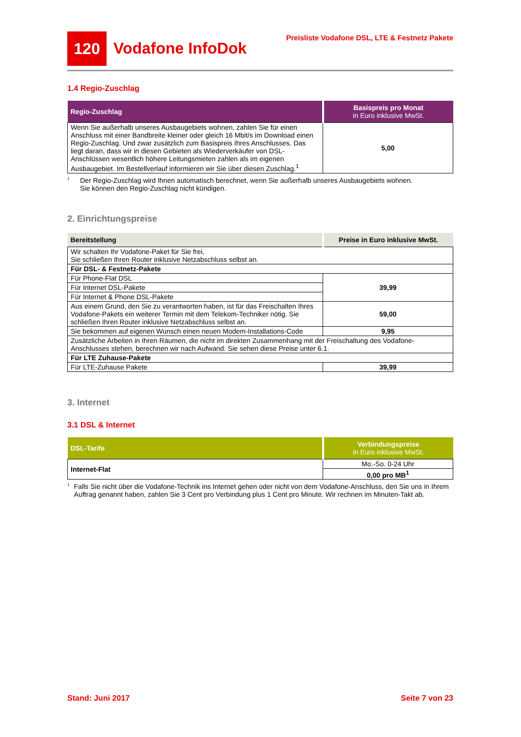120
Vodafone InfoDok
Preisliste Vodafone DSL, LTE & Festnetz Pakete
1.4 Regio-Zuschlag
| Regio-Zuschlag | Basispreis pro Monat in Euro inklusive MwSt. |
| --- | --- |
| Wenn Sie außerhalb unseres Ausbaugebiets wohnen, zahlen Sie für einen Anschluss mit einer Bandbreite kleiner oder gleich 16 Mbit/s im Download einen Regio-Zuschlag. Und zwar zusätzlich zum Basispreis Ihres Anschlusses. Das liegt daran, dass wir in diesen Gebieten als Wiederverkäufer von DSL-Anschlüssen wesentlich höhere Leitungsmieten zahlen als im eigenen Ausbaugebiet. Im Bestellverlauf informieren wir Sie über diesen Zuschlag.<sup>1</sup> | 5,00 |
<sup>1</sup>
Der Regio-Zuschlag wird Ihnen automatisch berechnet, wenn Sie außerhalb unseres Ausbaugebiets wohnen.
Sie können den Regio-Zuschlag nicht kündigen.
2. Einrichtungspreise
| Bereitstellung | Preise in Euro inklusive MwSt. |
| --- | --- |
| Wir schalten Ihr Vodafone-Paket für Sie frei, Sie schließen Ihren Router inklusive Netzabschluss selbst an. | |
| Für DSL- & Festnetz-Pakete | |
| Für Phone-Flat DSL | 39,99 |
| Für Internet DSL-Pakete | |
| Für Internet & Phone DSL-Pakete | |
| Aus einem Grund, den Sie zu verantworten haben, ist für das Freischalten Ihres Vodafone-Pakets ein weiterer Termin mit dem Telekom-Techniker nötig. Sie schließen Ihren Router inklusive Netzabschluss selbst an. | 59,00 |
| Sie bekommen auf eigenen Wunsch einen neuen Modem-Installations-Code | 9,95 |
| Zusätzliche Arbeiten in Ihren Räumen, die nicht im direkten Zusammenhang mit der Freischaltung des Vodafone-Anschlusses stehen, berechnen wir nach Aufwand. Sie sehen diese Preise unter 6.1. | |
| Für LTE Zuhause-Pakete | |
| Für LTE-Zuhause Pakete | 39,99 |
3. Internet
3.1 DSL & Internet
| DSL-Tarife | Verbindungspreise in Euro inklusive MwSt. |
| --- | --- |
| Internet-Flat | Mo.-So. 0-24 Uhr |
| | 0,00 pro MB<sup>1</sup> |
<sup>1</sup>
Falls Sie nicht über die Vodafone-Technik ins Internet gehen oder nicht von dem Vodafone-Anschluss, den Sie uns in Ihrem Auftrag genannt haben, zahlen Sie 3 Cent pro Verbindung plus 1 Cent pro Minute. Wir rechnen im Minuten-Takt ab.
Stand: Juni 2017 Seite 7 von 23